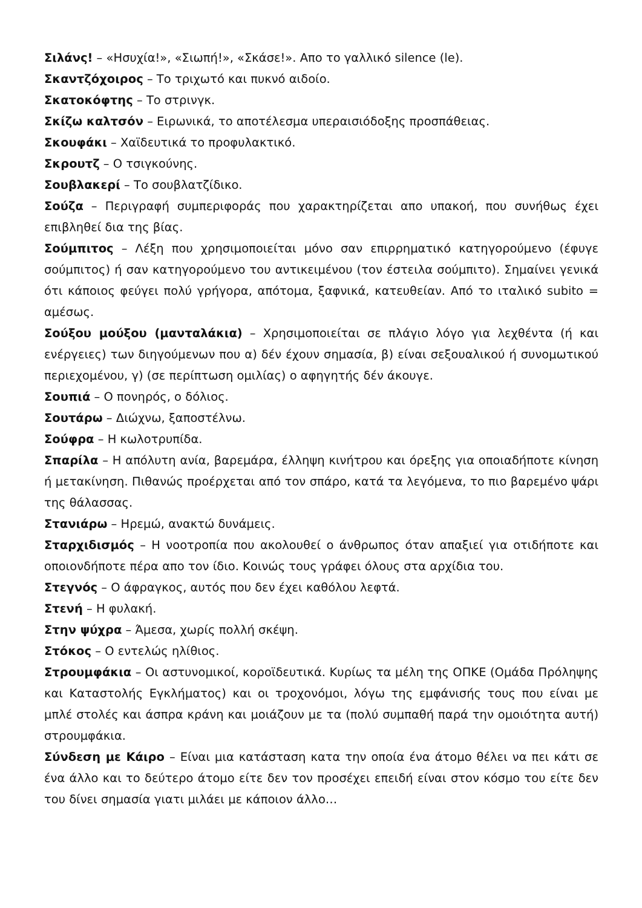Σιλάνς! – «Ησυχία!», «Σιωπή!», «Σκάσε!». Απο το γαλλικό silence (le).
Σκαντζόχοιρος – Το τριχωτό και πυκνό αιδοίο.
Σκατοκόφτης – Το στρινγκ.
Σκίζω καλτσόν – Ειρωνικά, το αποτέλεσμα υπεραισιόδοξης προσπάθειας.
Σκουφάκι – Χαϊδευτικά το προφυλακτικό.
Σκρουτζ – Ο τσιγκούνης.
Σουβλακερί – Το σουβλατζίδικο.
Σούζα – Περιγραφή συμπεριφοράς που χαρακτηρίζεται απο υπακοή, που συνήθως έχει επιβληθεί δια της βίας.
Σούμπιτος – Λέξη που χρησιμοποιείται μόνο σαν επιρρηματικό κατηγορούμενο (έφυγε σούμπιτος) ή σαν κατηγορούμενο του αντικειμένου (τον έστειλα σούμπιτο). Σημαίνει γενικά ότι κάποιος φεύγει πολύ γρήγορα, απότομα, ξαφνικά, κατευθείαν. Από το ιταλικό subito = αμέσως.
Σούξου μούξου (μανταλάκια) – Χρησιμοποιείται σε πλάγιο λόγο για λεχθέντα (ή και ενέργειες) των διηγούμενων που α) δέν έχουν σημασία, β) είναι σεξουαλικού ή συνομωτικού περιεχομένου, γ) (σε περίπτωση ομιλίας) ο αφηγητής δέν άκουγε.
Σουπιά – Ο πονηρός, ο δόλιος.
Σουτάρω – Διώχνω, ξαποστέλνω.
Σούφρα – Η κωλοτρυπίδα.
Σπαρίλα – Η απόλυτη ανία, βαρεμάρα, έλληψη κινήτρου και όρεξης για οποιαδήποτε κίνηση ή μετακίνηση. Πιθανώς προέρχεται από τον σπάρο, κατά τα λεγόμενα, το πιο βαρεμένο ψάρι της θάλασσας.
Στανιάρω – Ηρεμώ, ανακτώ δυνάμεις.
Σταρχιδισμός – Η νοοτροπία που ακολουθεί ο άνθρωπος όταν απαξιεί για οτιδήποτε και οποιονδήποτε πέρα απο τον ίδιο. Κοινώς τους γράφει όλους στα αρχίδια του.
Στεγνός – Ο άφραγκος, αυτός που δεν έχει καθόλου λεφτά.
Στενή – Η φυλακή.
Στην ψύχρα – Άμεσα, χωρίς πολλή σκέψη.
Στόκος – Ο εντελώς ηλίθιος.
Στρουμφάκια – Οι αστυνομικοί, κοροϊδευτικά. Κυρίως τα μέλη της ΟΠΚΕ (Ομάδα Πρόληψης και Καταστολής Εγκλήματος) και οι τροχονόμοι, λόγω της εμφάνισής τους που είναι με μπλέ στολές και άσπρα κράνη και μοιάζουν με τα (πολύ συμπαθή παρά την ομοιότητα αυτή) στρουμφάκια.
Σύνδεση με Κάιρο – Είναι μια κατάσταση κατα την οποία ένα άτομο θέλει να πει κάτι σε ένα άλλο και το δεύτερο άτομο είτε δεν τον προσέχει επειδή είναι στον κόσμο του είτε δεν του δίνει σημασία γιατι μιλάει με κάποιον άλλο…